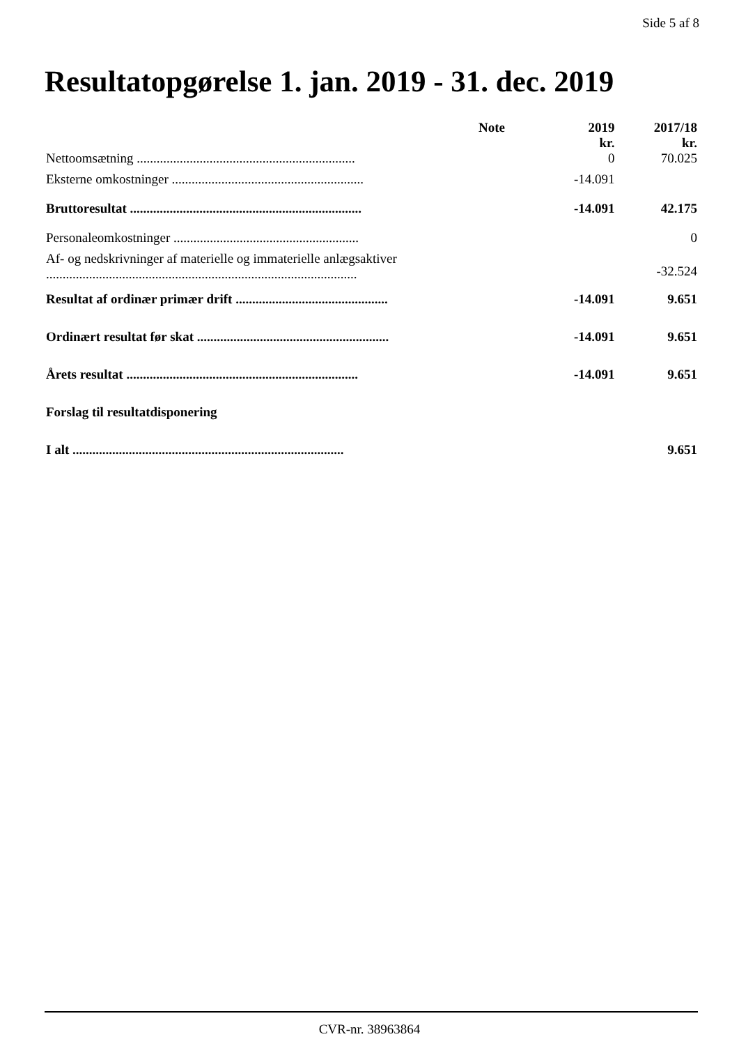Side 5 af 8
Resultatopgørelse 1. jan. 2019 - 31. dec. 2019
| | Note | 2019 kr. | 2017/18 kr. |
| --- | --- | --- | --- |
| Nettoomsætning .................................................................. | | 0 | 70.025 |
| Eksterne omkostninger .......................................................... | | -14.091 | |
| Bruttoresultat ...................................................................... | | -14.091 | 42.175 |
| Personaleomkostninger ........................................................ | | | 0 |
| Af- og nedskrivninger af materielle og immaterielle anlægsaktiver .............................................................................................. | | | -32.524 |
| Resultat af ordinær primær drift .............................................. | | -14.091 | 9.651 |
| Ordinært resultat før skat .......................................................... | | -14.091 | 9.651 |
| Årets resultat ...................................................................... | | -14.091 | 9.651 |
| Forslag til resultatdisponering | | | |
| I alt .................................................................................. | | | 9.651 |
CVR-nr. 38963864